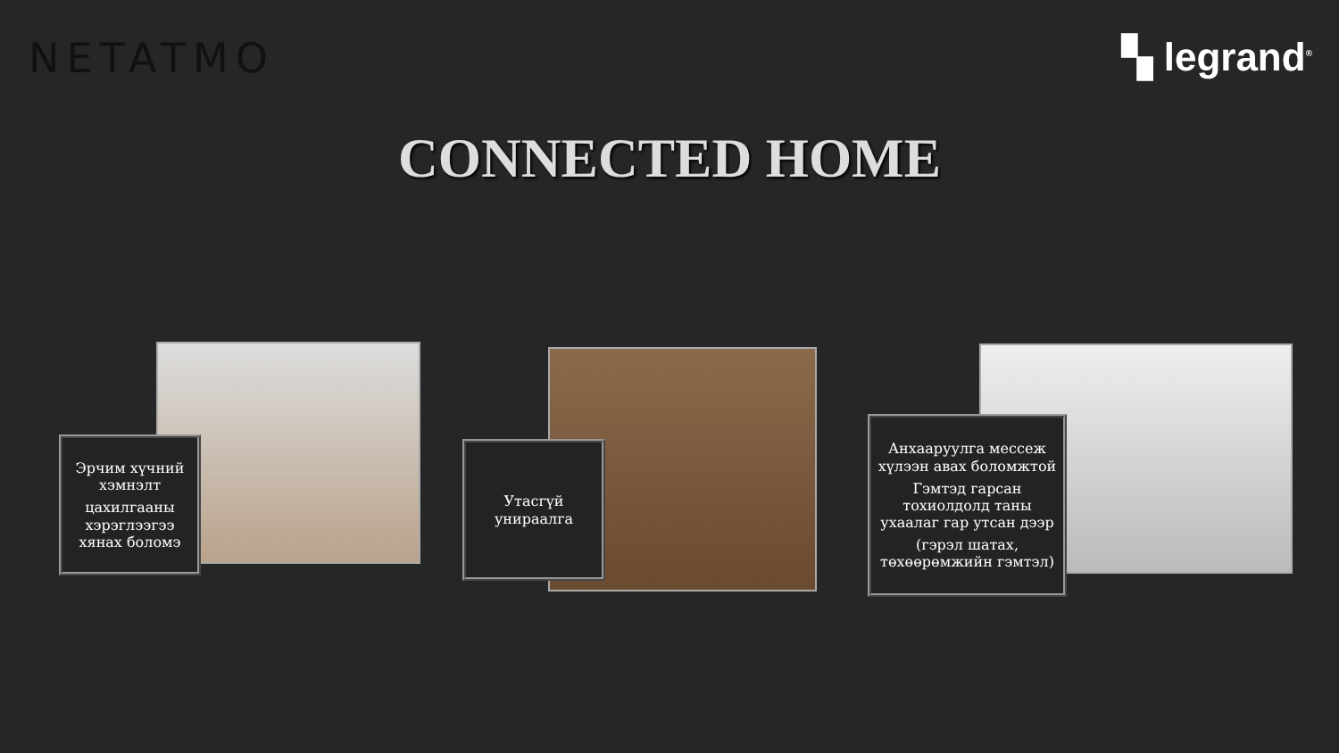NETATMO ▚ legrand<sup>®</sup>
CONNECTED HOME
Эрчим хүчний хэмнэлт
цахилгааны хэрэглээгээ хянах боломэ
Утасгүй унираалга
Анхааруулга мессеж хүлээн авах боломжтой
Гэмтэд гарсан тохиолдолд таны ухаалаг гар утсан дээр
(гэрэл шатах, төхөөрөмжийн гэмтэл)